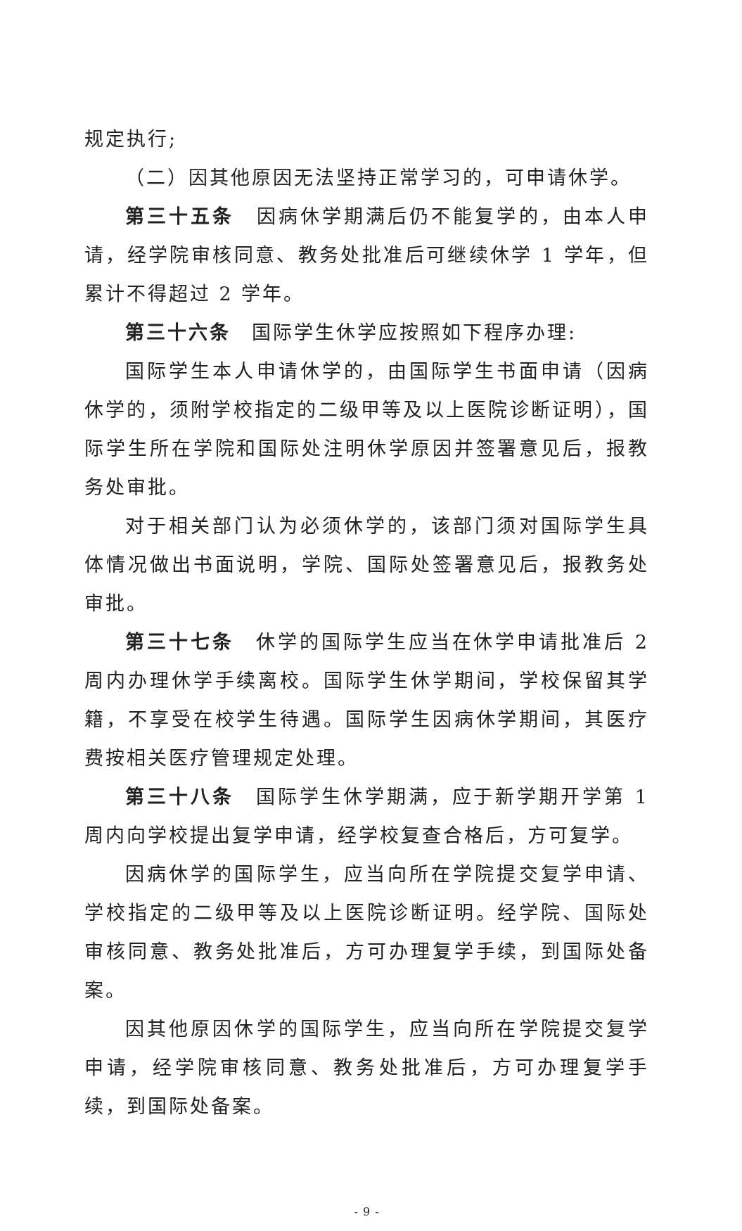规定执行;
（二）因其他原因无法坚持正常学习的，可申请休学。
第三十五条　因病休学期满后仍不能复学的，由本人申请，经学院审核同意、教务处批准后可继续休学 1 学年，但累计不得超过 2 学年。
第三十六条　国际学生休学应按照如下程序办理:
国际学生本人申请休学的，由国际学生书面申请（因病休学的，须附学校指定的二级甲等及以上医院诊断证明），国际学生所在学院和国际处注明休学原因并签署意见后，报教务处审批。
对于相关部门认为必须休学的，该部门须对国际学生具体情况做出书面说明，学院、国际处签署意见后，报教务处审批。
第三十七条　休学的国际学生应当在休学申请批准后 2 周内办理休学手续离校。国际学生休学期间，学校保留其学籍，不享受在校学生待遇。国际学生因病休学期间，其医疗费按相关医疗管理规定处理。
第三十八条　国际学生休学期满，应于新学期开学第 1 周内向学校提出复学申请，经学校复查合格后，方可复学。
因病休学的国际学生，应当向所在学院提交复学申请、学校指定的二级甲等及以上医院诊断证明。经学院、国际处审核同意、教务处批准后，方可办理复学手续，到国际处备案。
因其他原因休学的国际学生，应当向所在学院提交复学申请，经学院审核同意、教务处批准后，方可办理复学手续，到国际处备案。
- 9 -